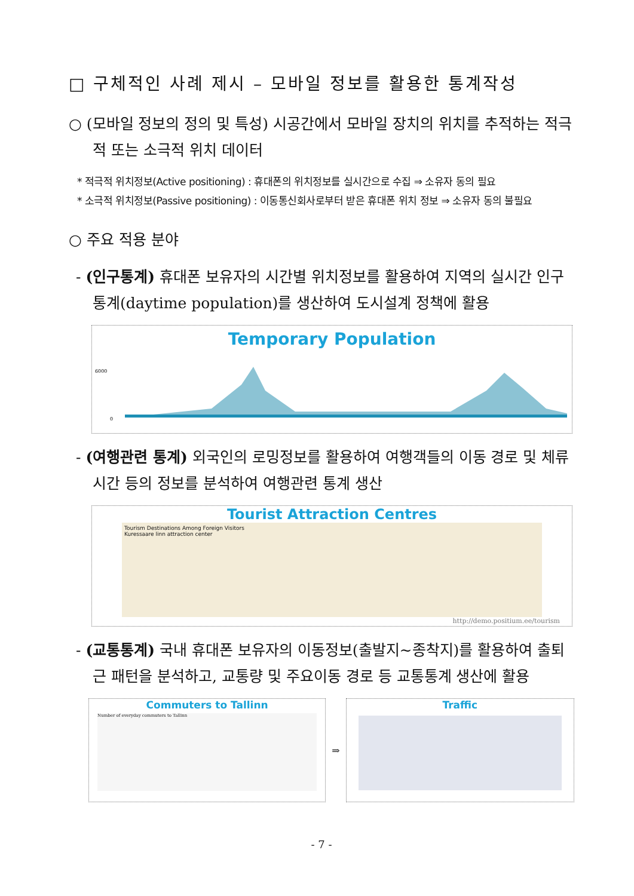□ 구체적인 사례 제시 – 모바일 정보를 활용한 통계작성
○ (모바일 정보의 정의 및 특성) 시공간에서 모바일 장치의 위치를 추적하는 적극적 또는 소극적 위치 데이터
* 적극적 위치정보(Active positioning) : 휴대폰의 위치정보를 실시간으로 수집 ⇒ 소유자 동의 필요
* 소극적 위치정보(Passive positioning) : 이동통신회사로부터 받은 휴대폰 위치 정보 ⇒ 소유자 동의 불필요
○ 주요 적용 분야
- (인구통계) 휴대폰 보유자의 시간별 위치정보를 활용하여 지역의 실시간 인구통계(daytime population)를 생산하여 도시설계 정책에 활용
Temporary Population
0
6000
- (여행관련 통계) 외국인의 로밍정보를 활용하여 여행객들의 이동 경로 및 체류시간 등의 정보를 분석하여 여행관련 통계 생산
Tourist Attraction Centres
Tourism Destinations Among Foreign Visitors
Kuressaare linn attraction center
http://demo.positium.ee/tourism
- (교통통계) 국내 휴대폰 보유자의 이동정보(출발지~종착지)를 활용하여 출퇴근 패턴을 분석하고, 교통량 및 주요이동 경로 등 교통통계 생산에 활용
Commuters to Tallinn
Number of everyday commuters to Tallinn
⇒
Traffic
- 7 -